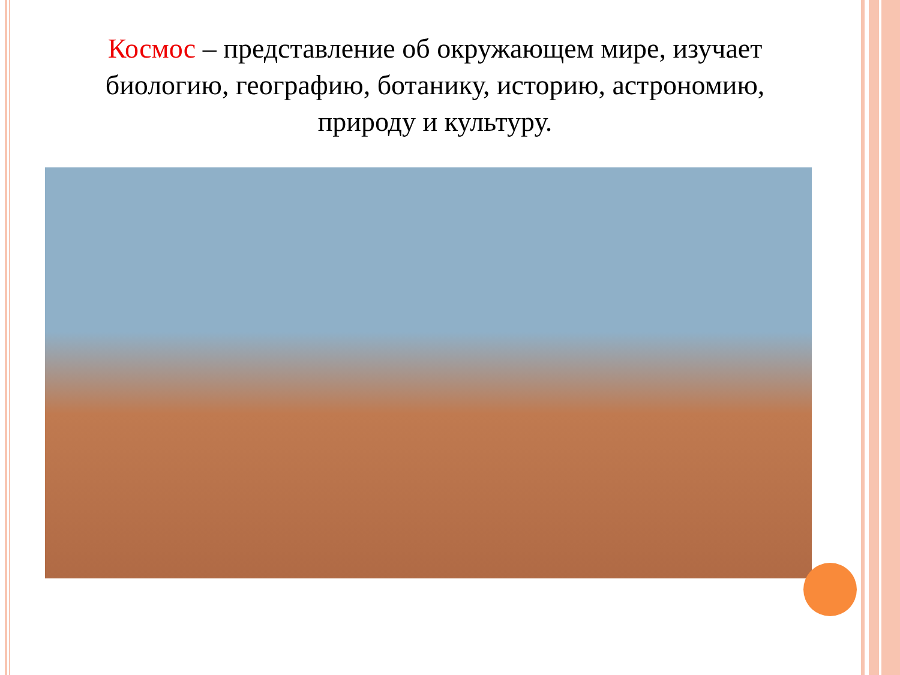Космос – представление об окружающем мире, изучает биологию, географию, ботанику, историю, астрономию, природу и культуру.